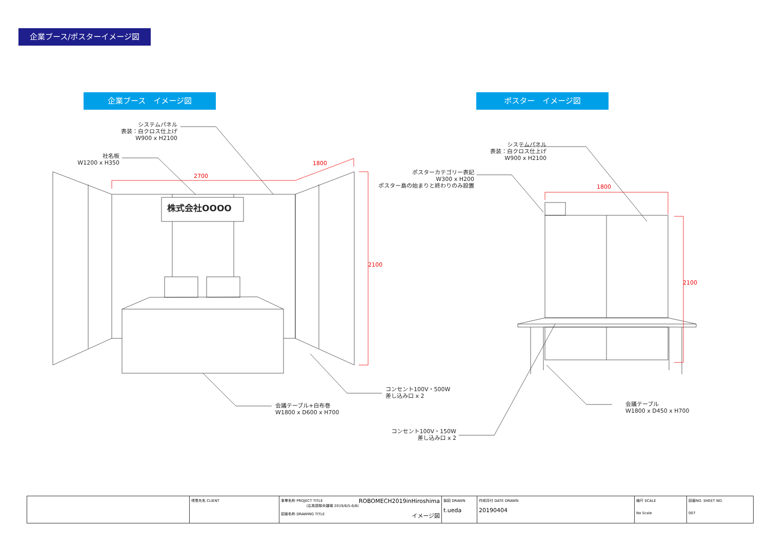企業ブース/ポスターイメージ図
企業ブース　イメージ図 ポスター　イメージ図
株式会社OOOO
システムパネル
表装：白クロス仕上げ
W900 x H2100
社名板
W1200 x H350
2700
1800
2100
1800
2100
会議テーブル+白布巻
W1800 x D600 x H700
コンセント100V・500W
差し込み口 x 2
システムパネル
表装：白クロス仕上げ
W900 x H2100
ポスターカテゴリー表記
W300 x H200
ポスター島の始まりと終わりのみ設置
会議テーブル
W1800 x D450 x H700
コンセント100V・150W
差し込み口 x 2
| | 得意先名 CLIENT | 事業名称 PROJECT TITLE ROBOMECH2019inHiroshima (広島国際会議場 2019/6/5-6/8) 図面名称 DRAWING TITLE イメージ図 | 製図 DRAWN t.ueda | 作成日付 DATE DRAWN 20190404 | 縮尺 SCALE No Scale | 図面NO. SHEET NO. 007 |